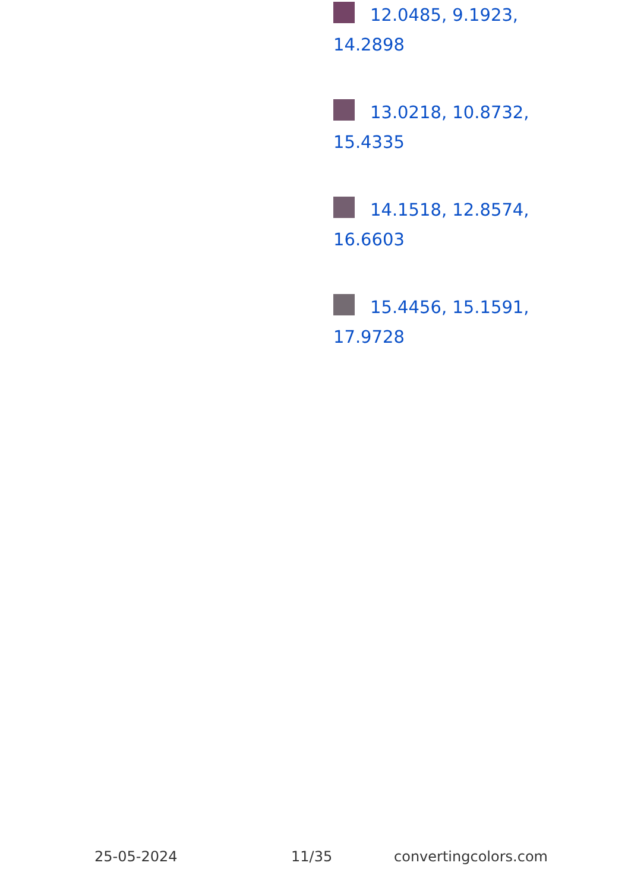12.0485, 9.1923, 14.2898
13.0218, 10.8732, 15.4335
14.1518, 12.8574, 16.6603
15.4456, 15.1591, 17.9728
25-05-2024 11/35 convertingcolors.com